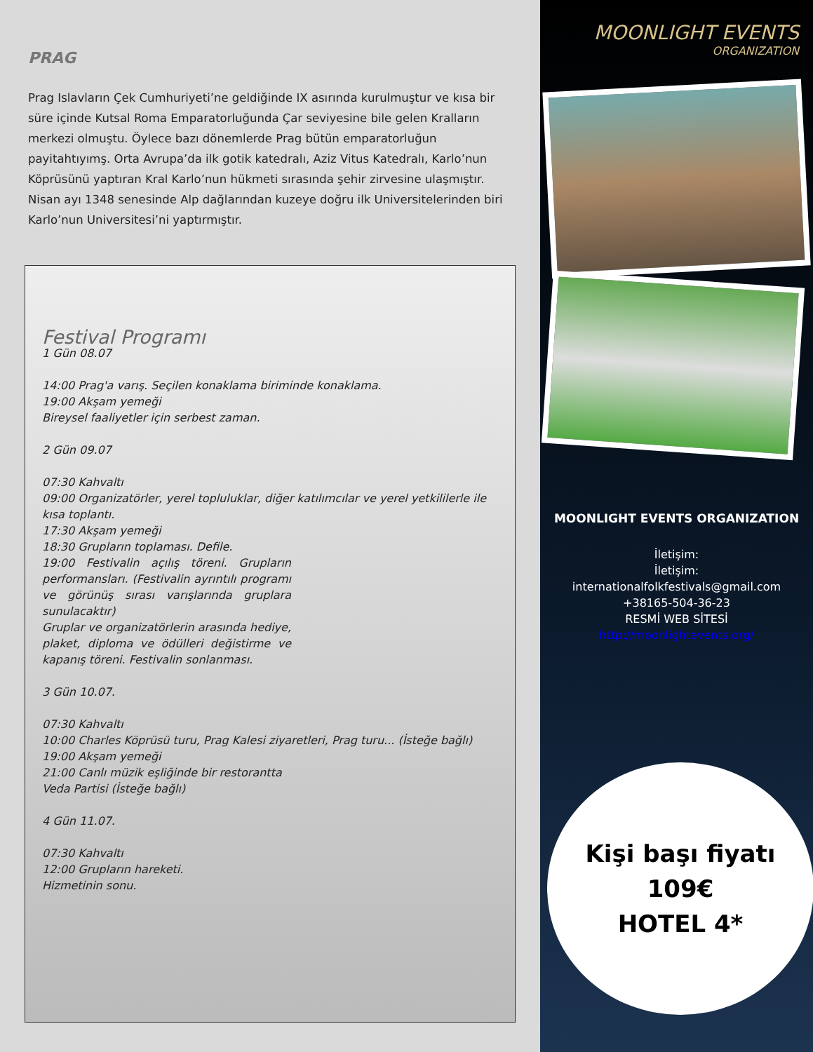PRAG
Prag Islavların Çek Cumhuriyeti’ne geldiğinde IX asırında kurulmuştur ve kısa bir süre içinde Kutsal Roma Emparatorluğunda Çar seviyesine bile gelen Kralların merkezi olmuştu. Öylece bazı dönemlerde Prag bütün emparatorluğun payitahtıyımş. Orta Avrupa’da ilk gotik katedralı, Aziz Vitus Katedralı, Karlo’nun Köprüsünü yaptıran Kral Karlo’nun hükmeti sırasında şehir zirvesine ulaşmıştır. Nisan ayı 1348 senesinde Alp dağlarından kuzeye doğru ilk Universitelerinden biri Karlo’nun Universitesi’ni yaptırmıştır.
Festival Programı
1 Gün 08.07
14:00 Prag'a varış. Seçilen konaklama biriminde konaklama.
19:00 Akşam yemeği
Bireysel faaliyetler için serbest zaman.
2 Gün 09.07
07:30 Kahvaltı
09:00 Organizatörler, yerel topluluklar, diğer katılımcılar ve yerel yetkililerle ile kısa toplantı.
17:30 Akşam yemeği
18:30 Grupların toplaması. Defile.
19:00 Festivalin açılış töreni. Grupların performansları. (Festivalin ayrıntılı programı ve görünüş sırası varışlarında gruplara sunulacaktır)
Gruplar ve organizatörlerin arasında hediye, plaket, diploma ve ödülleri değistirme ve kapanış töreni. Festivalin sonlanması.
3 Gün 10.07.
07:30 Kahvaltı
10:00 Charles Köprüsü turu, Prag Kalesi ziyaretleri, Prag turu... (İsteğe bağlı)
19:00 Akşam yemeği
21:00 Canlı müzik eşliğinde bir restorantta
Veda Partisi (İsteğe bağlı)
4 Gün 11.07.
07:30 Kahvaltı
12:00 Grupların hareketi.
Hizmetinin sonu.
MOONLIGHT EVENTS
ORGANIZATION
MOONLIGHT EVENTS ORGANIZATION
İletişim:
İletişim:
internationalfolkfestivals@gmail.com
+38165-504-36-23
RESMİ WEB SİTESİ
http://moonlightevents.org/
Kişi başı fiyatı
109€
HOTEL 4*